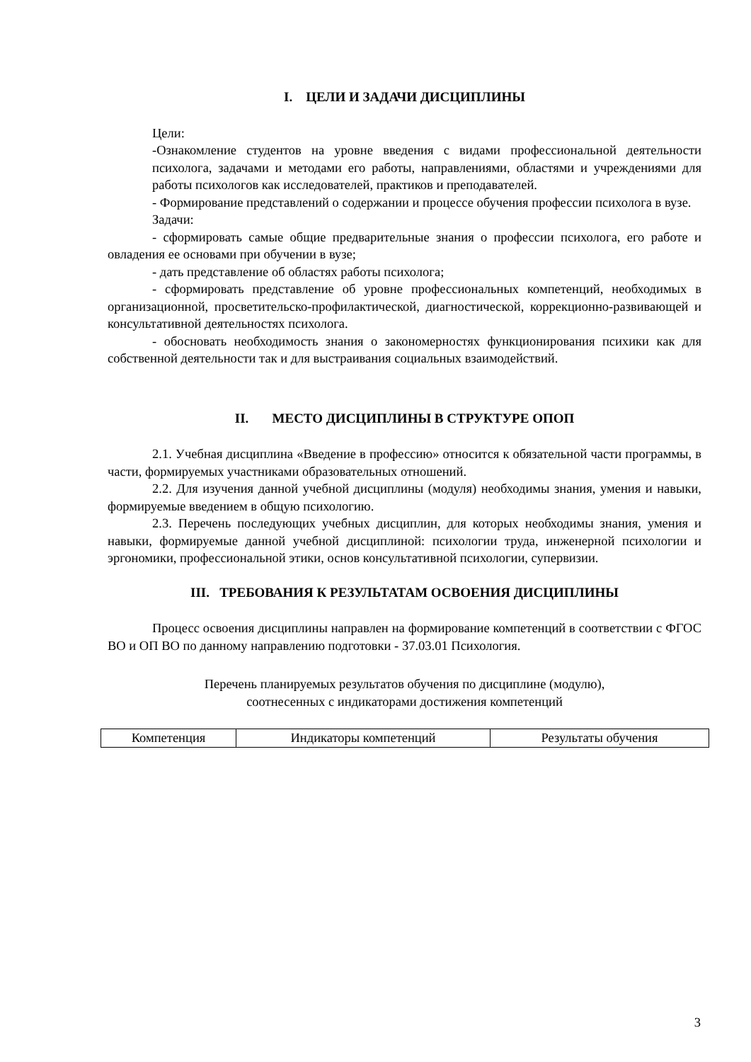I. ЦЕЛИ И ЗАДАЧИ ДИСЦИПЛИНЫ
Цели:
-Ознакомление студентов на уровне введения с видами профессиональной деятельности психолога, задачами и методами его работы, направлениями, областями и учреждениями для работы психологов как исследователей, практиков и преподавателей.
- Формирование представлений о содержании и процессе обучения профессии психолога в вузе.
Задачи:
- сформировать самые общие предварительные знания о профессии психолога, его работе и овладения ее основами при обучении в вузе;
- дать представление об областях работы психолога;
- сформировать представление об уровне профессиональных компетенций, необходимых в организационной, просветительско-профилактической, диагностической, коррекционно-развивающей и консультативной деятельностях психолога.
- обосновать необходимость знания о закономерностях функционирования психики как для собственной деятельности так и для выстраивания социальных взаимодействий.
II. МЕСТО ДИСЦИПЛИНЫ В СТРУКТУРЕ ОПОП
2.1. Учебная дисциплина «Введение в профессию» относится к обязательной части программы, в части, формируемых участниками образовательных отношений.
2.2. Для изучения данной учебной дисциплины (модуля) необходимы знания, умения и навыки, формируемые введением в общую психологию.
2.3. Перечень последующих учебных дисциплин, для которых необходимы знания, умения и навыки, формируемые данной учебной дисциплиной: психологии труда, инженерной психологии и эргономики, профессиональной этики, основ консультативной психологии, супервизии.
III. ТРЕБОВАНИЯ К РЕЗУЛЬТАТАМ ОСВОЕНИЯ ДИСЦИПЛИНЫ
Процесс освоения дисциплины направлен на формирование компетенций в соответствии с ФГОС ВО и ОП ВО по данному направлению подготовки - 37.03.01 Психология.
Перечень планируемых результатов обучения по дисциплине (модулю),
соотнесенных с индикаторами достижения компетенций
| Компетенция | Индикаторы компетенций | Результаты обучения |
3